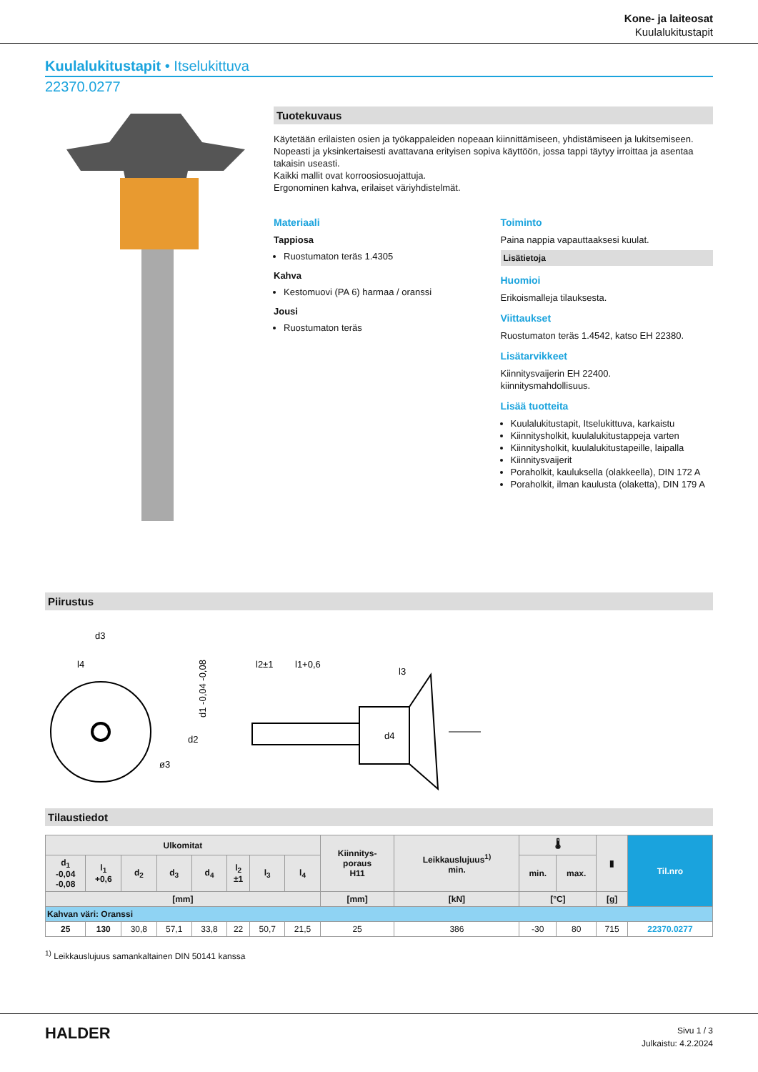Kone- ja laiteosat
Kuulalukitustapit
Kuulalukitustapit • Itselukittuva
22370.0277
Tuotekuvaus
Käytetään erilaisten osien ja työkappaleiden nopeaan kiinnittämiseen, yhdistämiseen ja lukitsemiseen. Nopeasti ja yksinkertaisesti avattavana erityisen sopiva käyttöön, jossa tappi täytyy irroittaa ja asentaa takaisin useasti.
Kaikki mallit ovat korroosiosuojattuja.
Ergonominen kahva, erilaiset väriyhdistelmät.
Materiaali
Tappiosa
Ruostumaton teräs 1.4305
Kahva
Kestomuovi (PA 6) harmaa / oranssi
Jousi
Ruostumaton teräs
Toiminto
Paina nappia vapauttaaksesi kuulat.
Lisätietoja
Huomioi
Erikoismalleja tilauksesta.
Viittaukset
Ruostumaton teräs 1.4542, katso EH 22380.
Lisätarvikkeet
Kiinnitysvaijerin EH 22400.
kiinnitysmahdollisuus.
Lisää tuotteita
Kuulalukitustapit, Itselukittuva, karkaistu
Kiinnitysholkit, kuulalukitustappeja varten
Kiinnitysholkit, kuulalukitustapeille, laipalla
Kiinnitysvaijerit
Poraholkit, kauluksella (olakkeella), DIN 172 A
Poraholkit, ilman kaulusta (olaketta), DIN 179 A
Piirustus
d3
l4
d1 -0,04 -0,08
l2±1
l1+0,6
l3
d2
d4
ø3
Tilaustiedot
| Ulkomitat | | | | | | | | Kiinnitys- poraus H11 | Leikkauslujuus<sup>1)</sup> min. | 🌡 | | ▮ | Til.nro |
| --- | --- | --- | --- | --- | --- | --- | --- | --- | --- | --- | --- | --- | --- |
| d<sub>1</sub> -0,04 -0,08 | l<sub>1</sub> +0,6 | d<sub>2</sub> | d<sub>3</sub> | d<sub>4</sub> | l<sub>2</sub> ±1 | l<sub>3</sub> | l<sub>4</sub> | | | min. | max. | | |
| [mm] | | | | | | | | [mm] | [kN] | [°C] | | [g] | |
| Kahvan väri: Oranssi | | | | | | | | | | | | | |
| 25 | 130 | 30,8 | 57,1 | 33,8 | 22 | 50,7 | 21,5 | 25 | 386 | -30 | 80 | 715 | 22370.0277 |
<sup>1)</sup> Leikkauslujuus samankaltainen DIN 50141 kanssa
HALDER
Sivu 1 / 3
Julkaistu: 4.2.2024